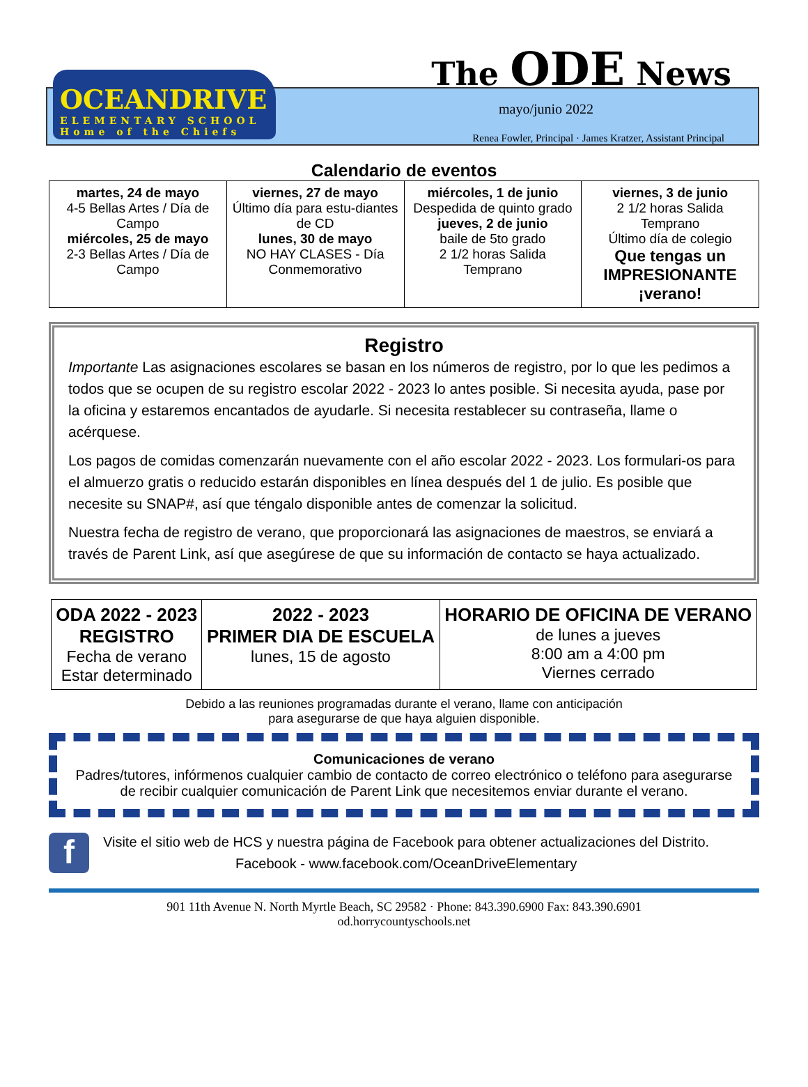OCEANDRIVE
ELEMENTARY SCHOOL
Home of the Chiefs
The ODE News
mayo/junio 2022
Renea Fowler, Principal · James Kratzer, Assistant Principal
Calendario de eventos
| martes, 24 de mayo 4-5 Bellas Artes / Día de Campo miércoles, 25 de mayo 2-3 Bellas Artes / Día de Campo | viernes, 27 de mayo Último día para estu-diantes de CD lunes, 30 de mayo NO HAY CLASES - Día Conmemorativo | miércoles, 1 de junio Despedida de quinto grado jueves, 2 de junio baile de 5to grado 2 1/2 horas Salida Temprano | viernes, 3 de junio 2 1/2 horas Salida Temprano Último día de colegio Que tengas un IMPRESIONANTE ¡verano! |
Registro
Importante Las asignaciones escolares se basan en los números de registro, por lo que les pedimos a todos que se ocupen de su registro escolar 2022 - 2023 lo antes posible. Si necesita ayuda, pase por la oficina y estaremos encantados de ayudarle. Si necesita restablecer su contraseña, llame o acérquese.
Los pagos de comidas comenzarán nuevamente con el año escolar 2022 - 2023. Los formulari-os para el almuerzo gratis o reducido estarán disponibles en línea después del 1 de julio. Es posible que necesite su SNAP#, así que téngalo disponible antes de comenzar la solicitud.
Nuestra fecha de registro de verano, que proporcionará las asignaciones de maestros, se enviará a través de Parent Link, así que asegúrese de que su información de contacto se haya actualizado.
| ODA 2022 - 2023 REGISTRO Fecha de verano Estar determinado | 2022 - 2023 PRIMER DIA DE ESCUELA lunes, 15 de agosto | HORARIO DE OFICINA DE VERANO de lunes a jueves 8:00 am a 4:00 pm Viernes cerrado |
Debido a las reuniones programadas durante el verano, llame con anticipación
para asegurarse de que haya alguien disponible.
Comunicaciones de verano
Padres/tutores, infórmenos cualquier cambio de contacto de correo electrónico o teléfono para asegurarse de recibir cualquier comunicación de Parent Link que necesitemos enviar durante el verano.
f
Visite el sitio web de HCS y nuestra página de Facebook para obtener actualizaciones del Distrito.
Facebook - www.facebook.com/OceanDriveElementary
901 11th Avenue N. North Myrtle Beach, SC 29582 · Phone: 843.390.6900 Fax: 843.390.6901
od.horrycountyschools.net